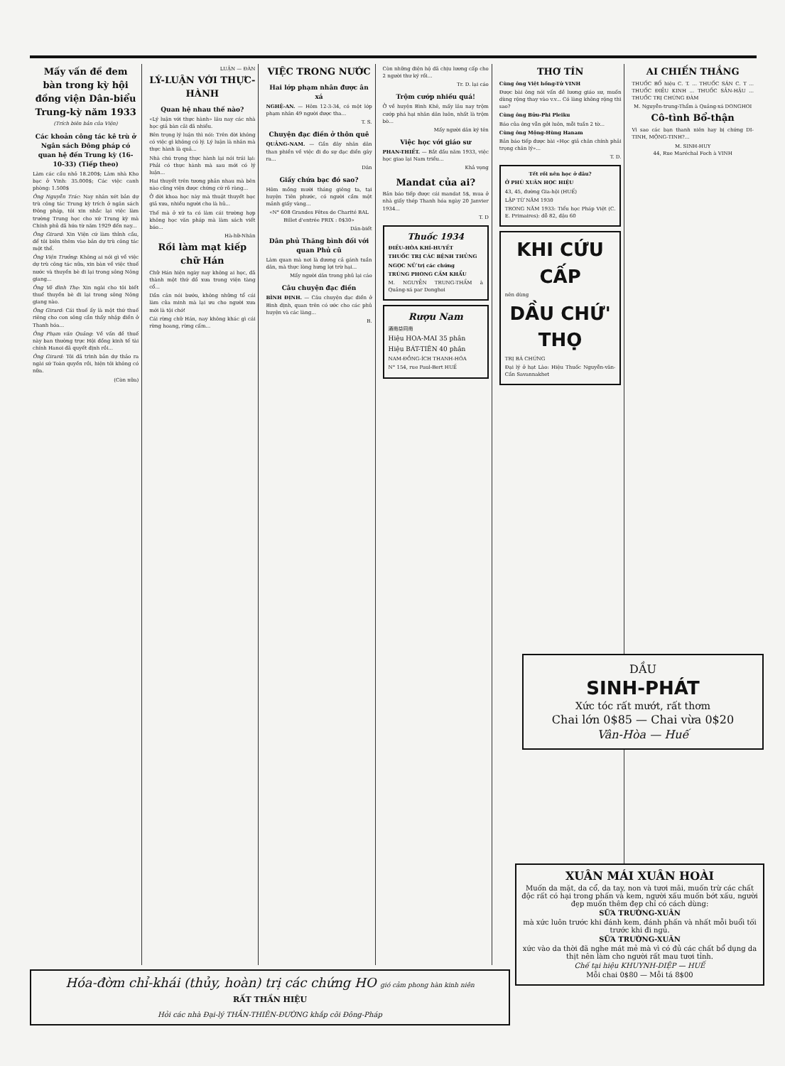Mấy vấn đề đem bàn trong kỳ hội đồng viện Dân-biểu Trung-kỳ năm 1933
(Trích biên bản của Viện)
Các khoản công tác kê trù ở Ngân sách Đông pháp có quan hệ đến Trung kỳ (16-10-33) (Tiếp theo)
Làm các cầu nhỏ 18.200$; Làm nhà Kho bạc ở Vinh: 35.000$; Các việc canh phòng: 1.500$
Ông Nguyễn Trác: Nay nhân xét bản dự trù công tác Trung kỳ trích ở ngân sách Đông pháp, tôi xin nhắc lại việc làm trường Trung học cho xứ Trung kỳ mà Chính phủ đã hứa từ năm 1929 đến nay...
Ông Girard: Xin Viện cứ làm thỉnh cầu, để tôi biên thêm vào bản dự trù công tác một thể.
Ông Viện Trưởng: Không ai nói gì về việc dự trù công tác nữa, xin bàn về việc thuế nước và thuyền bè đi lại trong sông Nông giang...
Ông Võ đình Thọ: Xin ngài cho tôi biết thuế thuyền bè đi lại trong sông Nông giang nào.
Ông Girard: Cái thuế ấy là một thứ thuế riêng cho con sông cần thấy nhập điền ở Thanh hóa...
Ông Phạm văn Quảng: Về vấn đề thuế này ban thường trực Hội đồng kinh tế tài chính Hanoi đã quyết định rồi...
Ông Girard: Tôi đã trình bản dự thảo ra ngài sứ Toàn quyền rồi, hiện tôi không có nữa.
(Còn nữa)
LUẬN — ĐÀN
LÝ-LUẬN VỚI THỰC-HÀNH
Quan hệ nhau thế nào?
«Lý luận với thực hành» lâu nay các nhà học giả bàn cãi đã nhiều.
Bên trọng lý luận thì nói: Trên đời không có việc gì không có lý. Lý luận là nhân mà thực hành là quả...
Nhà chú trọng thực hành lại nói trái lại: Phải có thực hành mà sau mới có lý luận...
Hai thuyết trên tương phản nhau mà bên nào cũng viện được chứng cứ rõ ràng...
Ở đời khoa học này mà thuật thuyết học giả xưa, nhiều người cho là hủ...
Thế mà ở xứ ta có làm cái trường hợp không học văn pháp mà làm sách viết báo...
Hà-hữ-Nhân
Rồi làm mạt kiếp chữ Hán
Chữ Hán hiện ngày nay không ai học, đã thành một thứ đồ xưa trong viện tàng cổ...
Dần cân nói bướu, không những tổ cái làm của minh mà lại ưu cho người xưa mới là tội chớ!
Cái rừng chữ Hán, nay không khác gì cái rừng hoang, rừng cấm...
VIỆC TRONG NƯỚC
Hai lớp phạm nhân được ân xá
NGHỆ-AN. — Hôm 12-3-34, có một lớp phạm nhân 49 người được tha...
T. S.
Chuyện đạc điền ở thôn quê
QUẢNG-NAM. — Gần đây nhân dân than phiền về việc đi đo sự đạc điền gây ra...
Dân
Giấy chứa bạc đó sao?
Hôm mồng mười tháng giêng ta, tại huyện Tiên phước, có người cầm một mảnh giấy vàng...
«N° 608 Grandes Fêtes de Charité BAL Billet d'entrée PRIX : 0$30»
Dân-biết
Dân phủ Thăng bình đối với quan Phủ cũ
Làm quan mà nơi là đương cả gánh tuần dân, mà thực lòng hưng lợi trừ hại...
Mấy người dân trong phủ lại cáo
Câu chuyện đạc điền
BÌNH ĐỊNH. — Câu chuyện đạc điền ở Bình định, quan trên có ước cho các phủ huyện và các làng...
B.
Còn những điện hộ đã chịu lương cấp cho 2 người thư ký rồi...
Tr. D. lại cáo
Trộm cướp nhiều quá!
Ở về huyện Bình Khê, mấy lâu nay trộm cướp phá hại nhân dân luôn, nhất là trộm bò...
Mấy người dân ký tên
Việc học với giáo sư
PHAN-THIẾT. — Bắt đầu năm 1933, việc học giao lại Nam triều...
Khả vọng
Mandat của ai?
Bản báo tiếp được cái mandat 5$, mua ở nhà giấy thép Thanh hóa ngày 20 Janvier 1934...
T. D
Thuốc 1934
ĐIỀU-HÒA KHÍ-HUYẾT
THUỐC TRỊ CÁC BỆNH THỦNG
NGỌC NỮ trị các chứng
TRÚNG PHONG CẤM KHẨU
M. NGUYỄN TRUNG-THẨM à Quảng-xá par Donghoi
Rượu Nam
酒南益同南
Hiệu HOA-MAI 35 phân
Hiệu BÁT-TIÊN 40 phân
NAM-ĐỒNG-ÍCH THANH-HÓA
N° 154, rue Paul-Bert HUẾ
THƠ TÍN
Cùng ông Việt hồng-Tử VINH
Được bài ông nói vấn đề lương giáo sư, muốn dùng rộng thay vào v.v... Có làng không rộng thì sao?
Cùng ông Bửu-Phi Pleiku
Báo của ông vẫn gởi luôn, mỗi tuần 2 tờ...
Cùng ông Mộng-Hùng Hanam
Bản báo tiếp được bài «Học giả chân chính phải trọng chân lý»...
T. D.
Tết rồi nên học ở đâu?
Ở PHÚ XUÂN HỌC HIỆU
43, 45, đường Gia-hội (HUẾ)
LẬP TỪ NĂM 1930
TRONG NĂM 1933: Tiểu học Pháp Việt (C. E. Primaires): đỗ 82, đậu 60
KHI CỨU CẤP
nên dùng
DẦU CHỨ' THỌ
TRỊ BÁ CHỨNG
Đại lý ở hạt Lào: Hiệu Thuốc Nguyễn-văn-Cần Savannakhet
AI CHIẾN THẮNG
THUỐC BỔ hiệu C. T. ... THUỐC SÁN C. T ... THUỐC ĐIỀU KINH ... THUỐC SẢN-HẬU ... THUỐC TRỊ CHỨNG ĐÀM
M. Nguyễn-trung-Thẩm à Quảng-xá DONGHOI
Cô-tình Bổ-thận
Vì sao các bạn thanh niên hay bị chứng DI-TINH, MỘNG-TINH?...
M. SINH-HUY
44, Rue Maréchal Foch à VINH
Hóa-đờm chỉ-khái (thủy, hoàn) trị các chứng HO gió cảm phong hàn kinh niên
RẤT THẦN HIỆU
Hỏi các nhà Đại-lý THẦN-THIÊN-ĐƯỜNG khắp cõi Đông-Pháp
DẦU
SINH-PHÁT
Xức tóc rất mướt, rất thơm
Chai lớn 0$85 — Chai vừa 0$20
Vân-Hòa — Huế
XUÂN MÁI XUÂN HOÀI
Muốn da mặt, da cổ, da tay, non và tươi mãi, muốn trừ các chất độc rất có hại trong phấn và kem, người xấu muốn bớt xấu, người đẹp muốn thêm đẹp chỉ có cách dùng:
SỮA TRƯỜNG-XUÂN
mà xức luôn trước khi đánh kem, đánh phấn và nhất mỗi buổi tối trước khi đi ngủ.
SỮA TRƯỜNG-XUÂN
xức vào da thời đã nghe mát mẻ mà vì có đủ các chất bổ dụng da thịt nên làm cho người rất mau tươi tỉnh.
Chế tại hiệu KHUYNH-DIỆP — HUẾ
Mỗi chai 0$80 — Mỗi tá 8$00